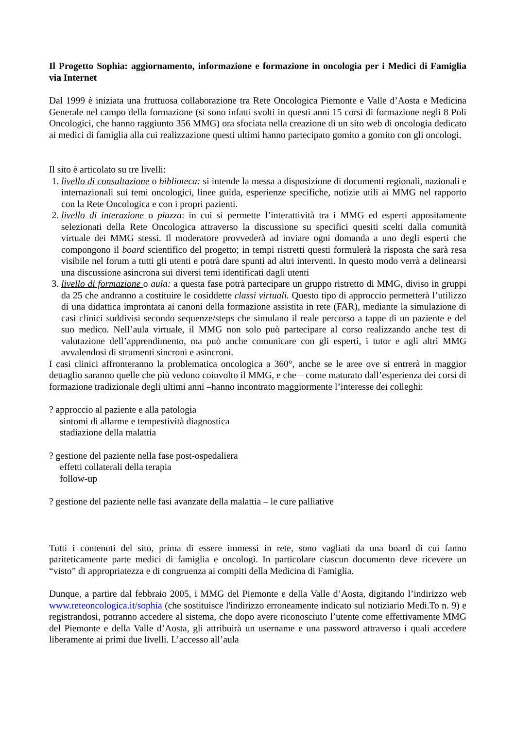Il Progetto Sophia: aggiornamento, informazione e formazione in oncologia per i Medici di Famiglia via Internet
Dal 1999 è iniziata una fruttuosa collaborazione tra Rete Oncologica Piemonte e Valle d’Aosta e Medicina Generale nel campo della formazione (si sono infatti svolti in questi anni 15 corsi di formazione negli 8 Poli Oncologici, che hanno raggiunto 356 MMG) ora sfociata nella creazione di un sito web di oncologia dedicato ai medici di famiglia alla cui realizzazione questi ultimi hanno partecipato gomito a gomito con gli oncologi.
Il sito è articolato su tre livelli:
1. livello di consultazione o biblioteca: si intende la messa a disposizione di documenti regionali, nazionali e internazionali sui temi oncologici, linee guida, esperienze specifiche, notizie utili ai MMG nel rapporto con la Rete Oncologica e con i propri pazienti.
2. livello di interazione o piazza: in cui si permette l’interattività tra i MMG ed esperti appositamente selezionati della Rete Oncologica attraverso la discussione su specifici quesiti scelti dalla comunità virtuale dei MMG stessi. Il moderatore provvederà ad inviare ogni domanda a uno degli esperti che compongono il board scientifico del progetto; in tempi ristretti questi formulerà la risposta che sarà resa visibile nel forum a tutti gli utenti e potrà dare spunti ad altri interventi. In questo modo verrà a delinearsi una discussione asincrona sui diversi temi identificati dagli utenti
3. livello di formazione o aula: a questa fase potrà partecipare un gruppo ristretto di MMG, diviso in gruppi da 25 che andranno a costituire le cosiddette classi virtuali. Questo tipo di approccio permetterà l’utilizzo di una didattica improntata ai canoni della formazione assistita in rete (FAR), mediante la simulazione di casi clinici suddivisi secondo sequenze/steps che simulano il reale percorso a tappe di un paziente e del suo medico. Nell’aula virtuale, il MMG non solo può partecipare al corso realizzando anche test di valutazione dell’apprendimento, ma può anche comunicare con gli esperti, i tutor e agli altri MMG avvalendosi di strumenti sincroni e asincroni.
I casi clinici affronteranno la problematica oncologica a 360°, anche se le aree ove si entrerà in maggior dettaglio saranno quelle che più vedono coinvolto il MMG, e che – come maturato dall’esperienza dei corsi di formazione tradizionale degli ultimi anni –hanno incontrato maggiormente l’interesse dei colleghi:
? approccio al paziente e alla patologia
sintomi di allarme e tempestività diagnostica
stadiazione della malattia
? gestione del paziente nella fase post-ospedaliera
effetti collaterali della terapia
follow-up
? gestione del paziente nelle fasi avanzate della malattia – le cure palliative
Tutti i contenuti del sito, prima di essere immessi in rete, sono vagliati da una board di cui fanno pariteticamente parte medici di famiglia e oncologi. In particolare ciascun documento deve ricevere un “visto” di appropriatezza e di congruenza ai compiti della Medicina di Famiglia.
Dunque, a partire dal febbraio 2005, i MMG del Piemonte e della Valle d’Aosta, digitando l’indirizzo web www.reteoncologica.it/sophia (che sostituisce l'indirizzo erroneamente indicato sul notiziario Medi.To n. 9) e registrandosi, potranno accedere al sistema, che dopo avere riconosciuto l’utente come effettivamente MMG del Piemonte e della Valle d’Aosta, gli attribuirà un username e una password attraverso i quali accedere liberamente ai primi due livelli. L’accesso all’aula